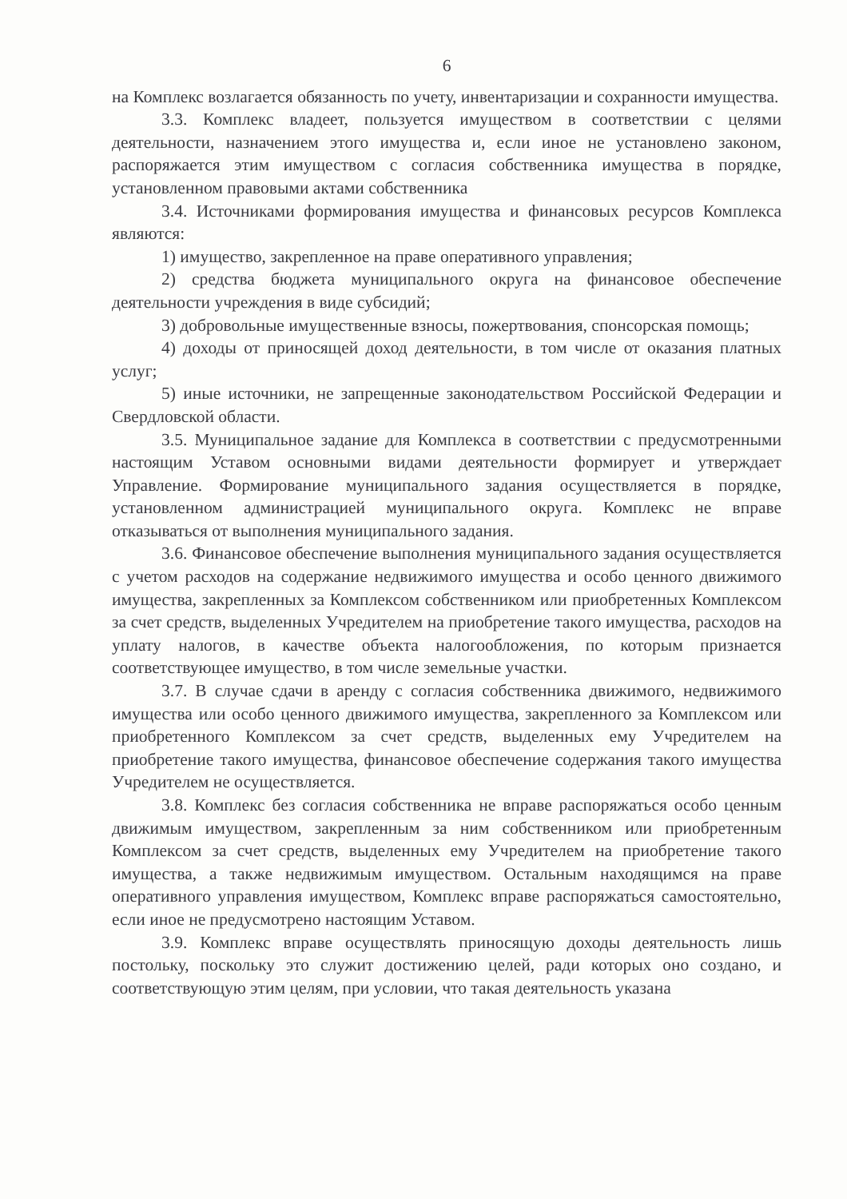6
на Комплекс возлагается обязанность по учету, инвентаризации и сохранности имущества.
3.3. Комплекс владеет, пользуется имуществом в соответствии с целями деятельности, назначением этого имущества и, если иное не установлено законом, распоряжается этим имуществом с согласия собственника имущества в порядке, установленном правовыми актами собственника
3.4. Источниками формирования имущества и финансовых ресурсов Комплекса являются:
1) имущество, закрепленное на праве оперативного управления;
2) средства бюджета муниципального округа на финансовое обеспечение деятельности учреждения в виде субсидий;
3) добровольные имущественные взносы, пожертвования, спонсорская помощь;
4) доходы от приносящей доход деятельности, в том числе от оказания платных услуг;
5) иные источники, не запрещенные законодательством Российской Федерации и Свердловской области.
3.5. Муниципальное задание для Комплекса в соответствии с предусмотренными настоящим Уставом основными видами деятельности формирует и утверждает Управление. Формирование муниципального задания осуществляется в порядке, установленном администрацией муниципального округа. Комплекс не вправе отказываться от выполнения муниципального задания.
3.6. Финансовое обеспечение выполнения муниципального задания осуществляется с учетом расходов на содержание недвижимого имущества и особо ценного движимого имущества, закрепленных за Комплексом собственником или приобретенных Комплексом за счет средств, выделенных Учредителем на приобретение такого имущества, расходов на уплату налогов, в качестве объекта налогообложения, по которым признается соответствующее имущество, в том числе земельные участки.
3.7. В случае сдачи в аренду с согласия собственника движимого, недвижимого имущества или особо ценного движимого имущества, закрепленного за Комплексом или приобретенного Комплексом за счет средств, выделенных ему Учредителем на приобретение такого имущества, финансовое обеспечение содержания такого имущества Учредителем не осуществляется.
3.8. Комплекс без согласия собственника не вправе распоряжаться особо ценным движимым имуществом, закрепленным за ним собственником или приобретенным Комплексом за счет средств, выделенных ему Учредителем на приобретение такого имущества, а также недвижимым имуществом. Остальным находящимся на праве оперативного управления имуществом, Комплекс вправе распоряжаться самостоятельно, если иное не предусмотрено настоящим Уставом.
3.9. Комплекс вправе осуществлять приносящую доходы деятельность лишь постольку, поскольку это служит достижению целей, ради которых оно создано, и соответствующую этим целям, при условии, что такая деятельность указана